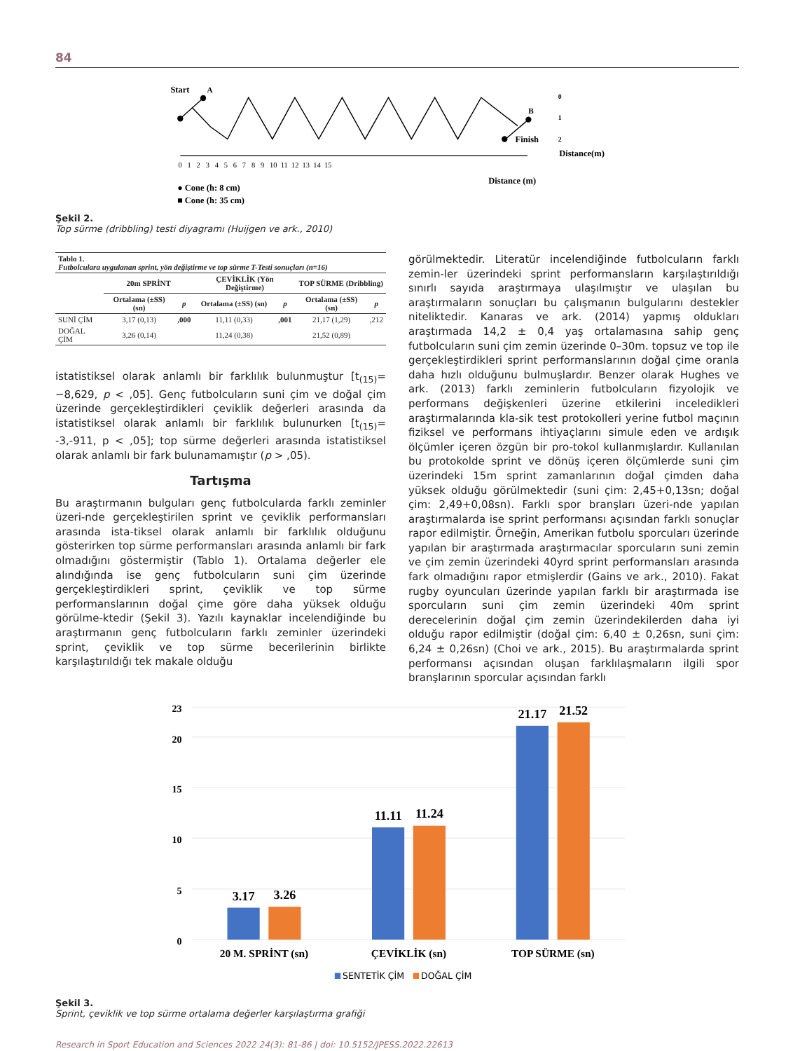84
Start
A
B
Finish
0
1
2
0 1 2 3 4 5 6 7 8 9 10 11 12 13 14 15
Distance(m)
Distance (m)
● Cone (h: 8 cm)
■ Cone (h: 35 cm)
Şekil 2.
Top sürme (dribbling) testi diyagramı (Huijgen ve ark., 2010)
| Tablo 1. Futbolculara uygulanan sprint, yön değiştirme ve top sürme T-Testi sonuçları (n=16) | | | | | | |
| | 20m SPRİNT | | ÇEVİKLİK (Yön Değiştirme) | | TOP SÜRME (Dribbling) | |
| | Ortalama (±SS) (sn) | p | Ortalama (±SS) (sn) | p | Ortalama (±SS) (sn) | p |
| SUNİ ÇİM | 3,17 (0,13) | ,000 | 11,11 (0,33) | ,001 | 21,17 (1,29) | ,212 |
| DOĞAL ÇİM | 3,26 (0,14) | | 11,24 (0,38) | | 21,52 (0,89) | |
istatistiksel olarak anlamlı bir farklılık bulunmuştur [t<sub>(15)</sub>= −8,629, p < ,05]. Genç futbolcuların suni çim ve doğal çim üzerinde gerçekleştirdikleri çeviklik değerleri arasında da istatistiksel olarak anlamlı bir farklılık bulunurken [t<sub>(15)</sub>= -3,-911, p < ,05]; top sürme değerleri arasında istatistiksel olarak anlamlı bir fark bulunamamıştır (p > ,05).
Tartışma
Bu araştırmanın bulguları genç futbolcularda farklı zeminler üzeri-nde gerçekleştirilen sprint ve çeviklik performansları arasında ista-tiksel olarak anlamlı bir farklılık olduğunu gösterirken top sürme performansları arasında anlamlı bir fark olmadığını göstermiştir (Tablo 1). Ortalama değerler ele alındığında ise genç futbolcuların suni çim üzerinde gerçekleştirdikleri sprint, çeviklik ve top sürme performanslarının doğal çime göre daha yüksek olduğu görülme-ktedir (Şekil 3). Yazılı kaynaklar incelendiğinde bu araştırmanın genç futbolcuların farklı zeminler üzerindeki sprint, çeviklik ve top sürme becerilerinin birlikte karşılaştırıldığı tek makale olduğu
görülmektedir. Literatür incelendiğinde futbolcuların farklı zemin-ler üzerindeki sprint performansların karşılaştırıldığı sınırlı sayıda araştırmaya ulaşılmıştır ve ulaşılan bu araştırmaların sonuçları bu çalışmanın bulgularını destekler niteliktedir. Kanaras ve ark. (2014) yapmış oldukları araştırmada 14,2 ± 0,4 yaş ortalamasına sahip genç futbolcuların suni çim zemin üzerinde 0–30m. topsuz ve top ile gerçekleştirdikleri sprint performanslarının doğal çime oranla daha hızlı olduğunu bulmuşlardır. Benzer olarak Hughes ve ark. (2013) farklı zeminlerin futbolcuların fizyolojik ve performans değişkenleri üzerine etkilerini inceledikleri araştırmalarında kla-sik test protokolleri yerine futbol maçının fiziksel ve performans ihtiyaçlarını simule eden ve ardışık ölçümler içeren özgün bir pro-tokol kullanmışlardır. Kullanılan bu protokolde sprint ve dönüş içeren ölçümlerde suni çim üzerindeki 15m sprint zamanlarının doğal çimden daha yüksek olduğu görülmektedir (suni çim: 2,45+0,13sn; doğal çim: 2,49+0,08sn). Farklı spor branşları üzeri-nde yapılan araştırmalarda ise sprint performansı açısından farklı sonuçlar rapor edilmiştir. Örneğin, Amerikan futbolu sporcuları üzerinde yapılan bir araştırmada araştırmacılar sporcuların suni zemin ve çim zemin üzerindeki 40yrd sprint performansları arasında fark olmadığını rapor etmişlerdir (Gains ve ark., 2010). Fakat rugby oyuncuları üzerinde yapılan farklı bir araştırmada ise sporcuların suni çim zemin üzerindeki 40m sprint derecelerinin doğal çim zemin üzerindekilerden daha iyi olduğu rapor edilmiştir (doğal çim: 6,40 ± 0,26sn, suni çim: 6,24 ± 0,26sn) (Choi ve ark., 2015). Bu araştırmalarda sprint performansı açısından oluşan farklılaşmaların ilgili spor branşlarının sporcular açısından farklı
23
20
15
10
5
0
3.17
3.26
11.11
11.24
21.17
21.52
20 M. SPRİNT (sn)
ÇEVİKLİK (sn)
TOP SÜRME (sn)
SENTETİK ÇİM
DOĞAL ÇİM
Şekil 3.
Sprint, çeviklik ve top sürme ortalama değerler karşılaştırma grafiği
Research in Sport Education and Sciences 2022 24(3): 81-86 | doi: 10.5152/JPESS.2022.22613